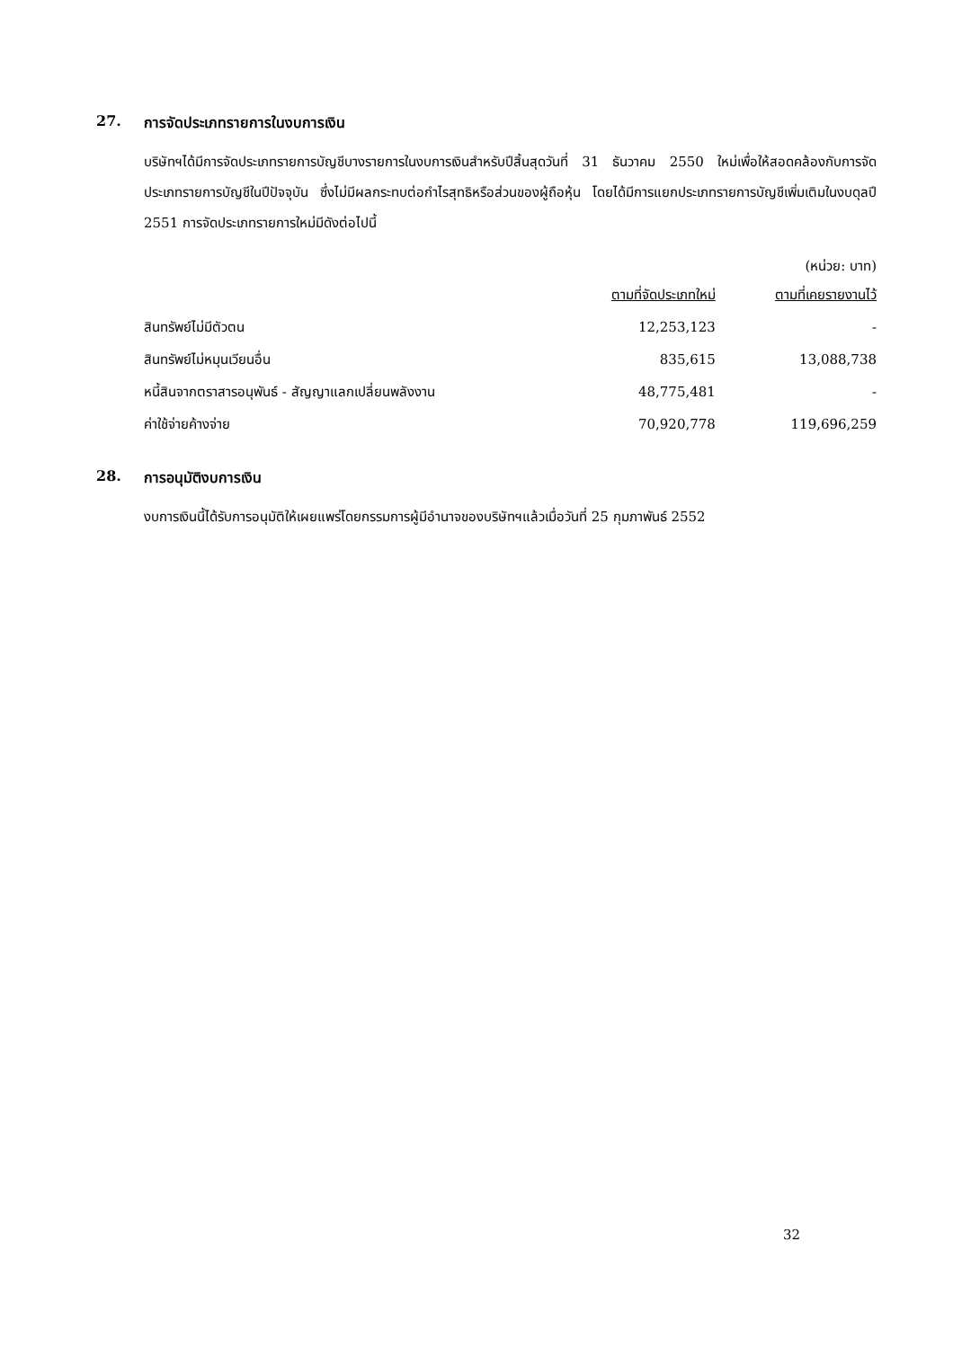27. การจัดประเภทรายการในงบการเงิน
บริษัทฯได้มีการจัดประเภทรายการบัญชีบางรายการในงบการเงินสำหรับปีสิ้นสุดวันที่ 31 ธันวาคม 2550 ใหม่เพื่อให้สอดคล้องกับการจัดประเภทรายการบัญชีในปีปัจจุบัน ซึ่งไม่มีผลกระทบต่อกำไรสุทธิหรือส่วนของผู้ถือหุ้น โดยได้มีการแยกประเภทรายการบัญชีเพิ่มเติมในงบดุลปี 2551 การจัดประเภทรายการใหม่มีดังต่อไปนี้
(หน่วย: บาท)
| | ตามที่จัดประเภทใหม่ | ตามที่เคยรายงานไว้ |
| --- | --- | --- |
| สินทรัพย์ไม่มีตัวตน | 12,253,123 | - |
| สินทรัพย์ไม่หมุนเวียนอื่น | 835,615 | 13,088,738 |
| หนี้สินจากตราสารอนุพันธ์ - สัญญาแลกเปลี่ยนพลังงาน | 48,775,481 | - |
| ค่าใช้จ่ายค้างจ่าย | 70,920,778 | 119,696,259 |
28. การอนุมัติงบการเงิน
งบการเงินนี้ได้รับการอนุมัติให้เผยแพร่โดยกรรมการผู้มีอำนาจของบริษัทฯแล้วเมื่อวันที่ 25 กุมภาพันธ์ 2552
32